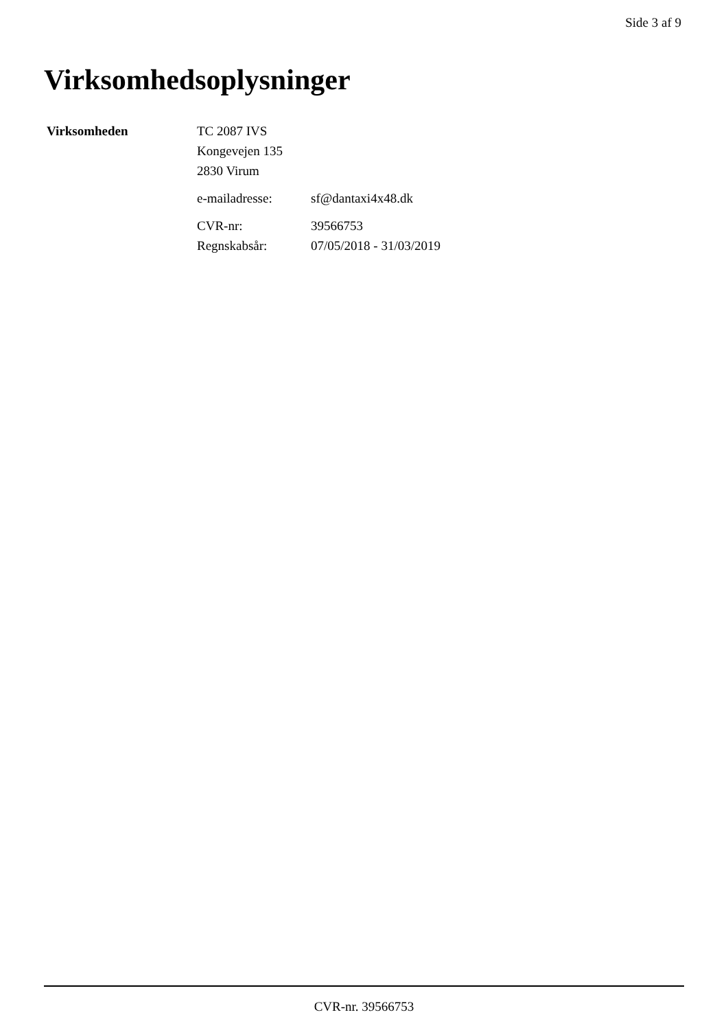Side 3 af 9
Virksomhedsoplysninger
Virksomheden
TC 2087 IVS
Kongevejen 135
2830 Virum
e-mailadresse: sf@dantaxi4x48.dk
CVR-nr: 39566753
Regnskabsår: 07/05/2018 - 31/03/2019
CVR-nr. 39566753